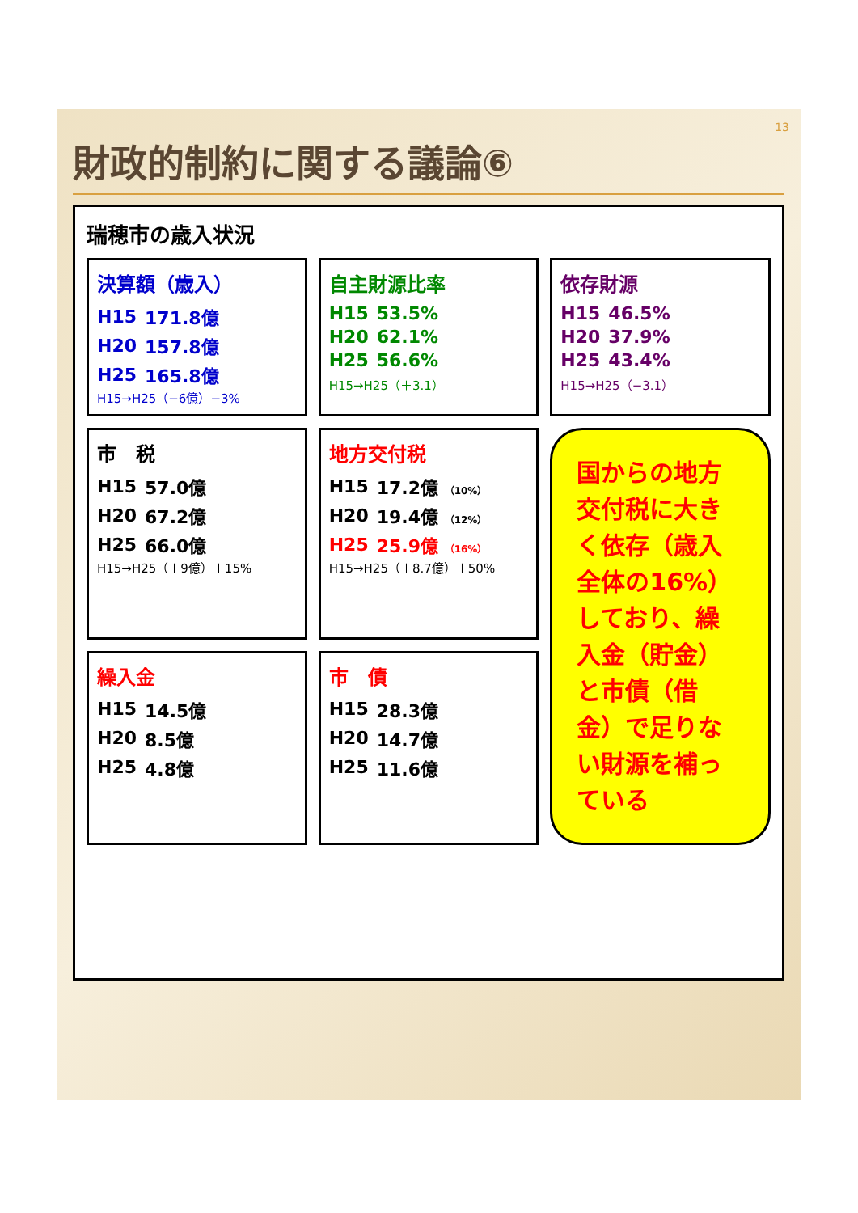13
財政的制約に関する議論⑥
瑞穂市の歳入状況
決算額（歳入）
| H15 | 171.8億 |
| H20 | 157.8億 |
| H25 | 165.8億 |
H15→H25（−6億）−3%
自主財源比率
| H15 | 53.5% |
| H20 | 62.1% |
| H25 | 56.6% |
H15→H25（＋3.1）
依存財源
| H15 | 46.5% |
| H20 | 37.9% |
| H25 | 43.4% |
H15→H25（−3.1）
市　税
| H15 | 57.0億 |
| H20 | 67.2億 |
| H25 | 66.0億 |
H15→H25（＋9億）＋15%
地方交付税
| H15 | 17.2億 （10%） |
| H20 | 19.4億 （12%） |
| H25 | 25.9億 （16%） |
H15→H25（＋8.7億）＋50%
国からの地方交付税に大きく依存（歳入全体の16%）しており、繰入金（貯金）と市債（借金）で足りない財源を補っている
繰入金
| H15 | 14.5億 |
| H20 | 8.5億 |
| H25 | 4.8億 |
市　債
| H15 | 28.3億 |
| H20 | 14.7億 |
| H25 | 11.6億 |